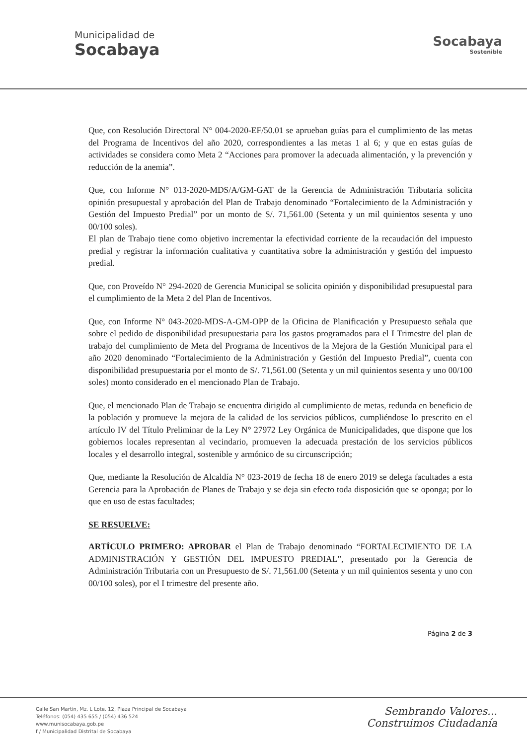Municipalidad de
Socabaya
Socabaya
Sostenible
Que, con Resolución Directoral N° 004-2020-EF/50.01 se aprueban guías para el cumplimiento de las metas del Programa de Incentivos del año 2020, correspondientes a las metas 1 al 6; y que en estas guías de actividades se considera como Meta 2 “Acciones para promover la adecuada alimentación, y la prevención y reducción de la anemia”.
Que, con Informe N° 013-2020-MDS/A/GM-GAT de la Gerencia de Administración Tributaria solicita opinión presupuestal y aprobación del Plan de Trabajo denominado “Fortalecimiento de la Administración y Gestión del Impuesto Predial” por un monto de S/. 71,561.00 (Setenta y un mil quinientos sesenta y uno 00/100 soles).
El plan de Trabajo tiene como objetivo incrementar la efectividad corriente de la recaudación del impuesto predial y registrar la información cualitativa y cuantitativa sobre la administración y gestión del impuesto predial.
Que, con Proveído N° 294-2020 de Gerencia Municipal se solicita opinión y disponibilidad presupuestal para el cumplimiento de la Meta 2 del Plan de Incentivos.
Que, con Informe N° 043-2020-MDS-A-GM-OPP de la Oficina de Planificación y Presupuesto señala que sobre el pedido de disponibilidad presupuestaria para los gastos programados para el I Trimestre del plan de trabajo del cumplimiento de Meta del Programa de Incentivos de la Mejora de la Gestión Municipal para el año 2020 denominado “Fortalecimiento de la Administración y Gestión del Impuesto Predial”, cuenta con disponibilidad presupuestaria por el monto de S/. 71,561.00 (Setenta y un mil quinientos sesenta y uno 00/100 soles) monto considerado en el mencionado Plan de Trabajo.
Que, el mencionado Plan de Trabajo se encuentra dirigido al cumplimiento de metas, redunda en beneficio de la población y promueve la mejora de la calidad de los servicios públicos, cumpliéndose lo prescrito en el artículo IV del Título Preliminar de la Ley N° 27972 Ley Orgánica de Municipalidades, que dispone que los gobiernos locales representan al vecindario, promueven la adecuada prestación de los servicios públicos locales y el desarrollo integral, sostenible y armónico de su circunscripción;
Que, mediante la Resolución de Alcaldía N° 023-2019 de fecha 18 de enero 2019 se delega facultades a esta Gerencia para la Aprobación de Planes de Trabajo y se deja sin efecto toda disposición que se oponga; por lo que en uso de estas facultades;
SE RESUELVE:
ARTÍCULO PRIMERO: APROBAR el Plan de Trabajo denominado “FORTALECIMIENTO DE LA ADMINISTRACIÓN Y GESTIÓN DEL IMPUESTO PREDIAL”, presentado por la Gerencia de Administración Tributaria con un Presupuesto de S/. 71,561.00 (Setenta y un mil quinientos sesenta y uno con 00/100 soles), por el I trimestre del presente año.
Página 2 de 3
Calle San Martín, Mz. L Lote. 12, Plaza Principal de Socabaya
Teléfonos: (054) 435 655 / (054) 436 524
www.munisocabaya.gob.pe
f / Municipalidad Distrital de Socabaya
Sembrando Valores...
Construimos Ciudadanía